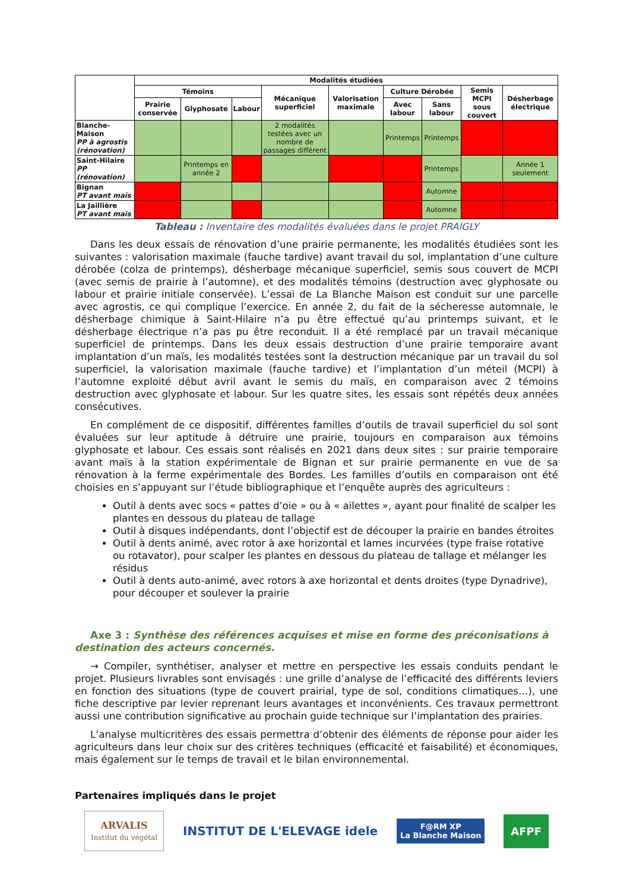| | Modalités étudiées | | | | | | | | |
| --- | --- | --- | --- | --- | --- | --- | --- | --- | --- |
| | Témoins | | | Mécanique superficiel | Valorisation maximale | Culture Dérobée | | Semis MCPI sous couvert | Désherbage électrique |
| | Prairie conservée | Glyphosate | Labour | | | Avec labour | Sans labour | | |
| Blanche-Maison PP à agrostis (rénovation) | | | | 2 modalités testées avec un nombre de passages différent | | Printemps | Printemps | | |
| Saint-Hilaire PP (rénovation) | | Printemps en année 2 | | | | | Printemps | | Année 1 seulement |
| Bignan PT avant maïs | | | | | | | Automne | | |
| La Jaillière PT avant maïs | | | | | | | Automne | | |
Tableau : Inventaire des modalités évaluées dans le projet PRAIGLY
Dans les deux essais de rénovation d’une prairie permanente, les modalités étudiées sont les suivantes : valorisation maximale (fauche tardive) avant travail du sol, implantation d’une culture dérobée (colza de printemps), désherbage mécanique superficiel, semis sous couvert de MCPI (avec semis de prairie à l’automne), et des modalités témoins (destruction avec glyphosate ou labour et prairie initiale conservée). L’essai de La Blanche Maison est conduit sur une parcelle avec agrostis, ce qui complique l’exercice. En année 2, du fait de la sécheresse automnale, le désherbage chimique à Saint-Hilaire n’a pu être effectué qu’au printemps suivant, et le désherbage électrique n’a pas pu être reconduit. Il a été remplacé par un travail mécanique superficiel de printemps. Dans les deux essais destruction d’une prairie temporaire avant implantation d’un maïs, les modalités testées sont la destruction mécanique par un travail du sol superficiel, la valorisation maximale (fauche tardive) et l’implantation d’un méteil (MCPI) à l’automne exploité début avril avant le semis du maïs, en comparaison avec 2 témoins destruction avec glyphosate et labour. Sur les quatre sites, les essais sont répétés deux années consécutives.
En complément de ce dispositif, différentes familles d’outils de travail superficiel du sol sont évaluées sur leur aptitude à détruire une prairie, toujours en comparaison aux témoins glyphosate et labour. Ces essais sont réalisés en 2021 dans deux sites : sur prairie temporaire avant maïs à la station expérimentale de Bignan et sur prairie permanente en vue de sa rénovation à la ferme expérimentale des Bordes. Les familles d’outils en comparaison ont été choisies en s’appuyant sur l’étude bibliographique et l’enquête auprès des agriculteurs :
Outil à dents avec socs « pattes d’oie » ou à « ailettes », ayant pour finalité de scalper les plantes en dessous du plateau de tallage
Outil à disques indépendants, dont l’objectif est de découper la prairie en bandes étroites
Outil à dents animé, avec rotor à axe horizontal et lames incurvées (type fraise rotative ou rotavator), pour scalper les plantes en dessous du plateau de tallage et mélanger les résidus
Outil à dents auto-animé, avec rotors à axe horizontal et dents droites (type Dynadrive), pour découper et soulever la prairie
Axe 3 : Synthèse des références acquises et mise en forme des préconisations à destination des acteurs concernés.
→ Compiler, synthétiser, analyser et mettre en perspective les essais conduits pendant le projet. Plusieurs livrables sont envisagés : une grille d’analyse de l’efficacité des différents leviers en fonction des situations (type de couvert prairial, type de sol, conditions climatiques…), une fiche descriptive par levier reprenant leurs avantages et inconvénients. Ces travaux permettront aussi une contribution significative au prochain guide technique sur l’implantation des prairies.
L’analyse multicritères des essais permettra d’obtenir des éléments de réponse pour aider les agriculteurs dans leur choix sur des critères techniques (efficacité et faisabilité) et économiques, mais également sur le temps de travail et le bilan environnemental.
Partenaires impliqués dans le projet
ARVALIS
Institut du végétal
INSTITUT DE L'ELEVAGE idele
F@RM XP
La Blanche Maison
AFPF